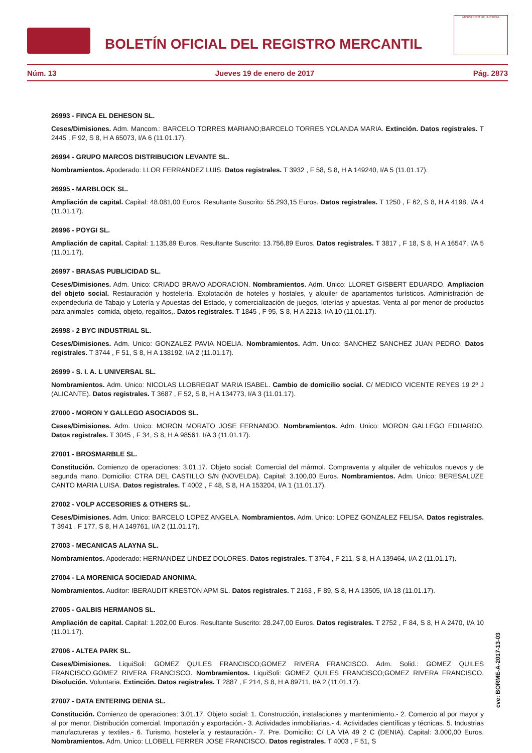BOLETÍN OFICIAL DEL REGISTRO MERCANTIL
MINISTERIO DE JUSTICIA
Núm. 13 Jueves 19 de enero de 2017 Pág. 2873
26993 - FINCA EL DEHESON SL.
Ceses/Dimisiones. Adm. Mancom.: BARCELO TORRES MARIANO;BARCELO TORRES YOLANDA MARIA. Extinción. Datos registrales. T 2445 , F 92, S 8, H A 65073, I/A 6 (11.01.17).
26994 - GRUPO MARCOS DISTRIBUCION LEVANTE SL.
Nombramientos. Apoderado: LLOR FERRANDEZ LUIS. Datos registrales. T 3932 , F 58, S 8, H A 149240, I/A 5 (11.01.17).
26995 - MARBLOCK SL.
Ampliación de capital. Capital: 48.081,00 Euros. Resultante Suscrito: 55.293,15 Euros. Datos registrales. T 1250 , F 62, S 8, H A 4198, I/A 4 (11.01.17).
26996 - POYGI SL.
Ampliación de capital. Capital: 1.135,89 Euros. Resultante Suscrito: 13.756,89 Euros. Datos registrales. T 3817 , F 18, S 8, H A 16547, I/A 5 (11.01.17).
26997 - BRASAS PUBLICIDAD SL.
Ceses/Dimisiones. Adm. Unico: CRIADO BRAVO ADORACION. Nombramientos. Adm. Unico: LLORET GISBERT EDUARDO. Ampliacion del objeto social. Restauración y hostelería. Explotación de hoteles y hostales, y alquiler de apartamentos turísticos. Administración de expendeduría de Tabajo y Lotería y Apuestas del Estado, y comercialización de juegos, loterías y apuestas. Venta al por menor de productos para animales -comida, objeto, regalitos,. Datos registrales. T 1845 , F 95, S 8, H A 2213, I/A 10 (11.01.17).
26998 - 2 BYC INDUSTRIAL SL.
Ceses/Dimisiones. Adm. Unico: GONZALEZ PAVIA NOELIA. Nombramientos. Adm. Unico: SANCHEZ SANCHEZ JUAN PEDRO. Datos registrales. T 3744 , F 51, S 8, H A 138192, I/A 2 (11.01.17).
26999 - S. I. A. L UNIVERSAL SL.
Nombramientos. Adm. Unico: NICOLAS LLOBREGAT MARIA ISABEL. Cambio de domicilio social. C/ MEDICO VICENTE REYES 19 2º J (ALICANTE). Datos registrales. T 3687 , F 52, S 8, H A 134773, I/A 3 (11.01.17).
27000 - MORON Y GALLEGO ASOCIADOS SL.
Ceses/Dimisiones. Adm. Unico: MORON MORATO JOSE FERNANDO. Nombramientos. Adm. Unico: MORON GALLEGO EDUARDO. Datos registrales. T 3045 , F 34, S 8, H A 98561, I/A 3 (11.01.17).
27001 - BROSMARBLE SL.
Constitución. Comienzo de operaciones: 3.01.17. Objeto social: Comercial del mármol. Compraventa y alquiler de vehículos nuevos y de segunda mano. Domicilio: CTRA DEL CASTILLO S/N (NOVELDA). Capital: 3.100,00 Euros. Nombramientos. Adm. Unico: BERESALUZE CANTO MARIA LUISA. Datos registrales. T 4002 , F 48, S 8, H A 153204, I/A 1 (11.01.17).
27002 - VOLP ACCESORIES & OTHERS SL.
Ceses/Dimisiones. Adm. Unico: BARCELO LOPEZ ANGELA. Nombramientos. Adm. Unico: LOPEZ GONZALEZ FELISA. Datos registrales. T 3941 , F 177, S 8, H A 149761, I/A 2 (11.01.17).
27003 - MECANICAS ALAYNA SL.
Nombramientos. Apoderado: HERNANDEZ LINDEZ DOLORES. Datos registrales. T 3764 , F 211, S 8, H A 139464, I/A 2 (11.01.17).
27004 - LA MORENICA SOCIEDAD ANONIMA.
Nombramientos. Auditor: IBERAUDIT KRESTON APM SL. Datos registrales. T 2163 , F 89, S 8, H A 13505, I/A 18 (11.01.17).
27005 - GALBIS HERMANOS SL.
Ampliación de capital. Capital: 1.202,00 Euros. Resultante Suscrito: 28.247,00 Euros. Datos registrales. T 2752 , F 84, S 8, H A 2470, I/A 10 (11.01.17).
27006 - ALTEA PARK SL.
Ceses/Dimisiones. LiquiSoli: GOMEZ QUILES FRANCISCO;GOMEZ RIVERA FRANCISCO. Adm. Solid.: GOMEZ QUILES FRANCISCO;GOMEZ RIVERA FRANCISCO. Nombramientos. LiquiSoli: GOMEZ QUILES FRANCISCO;GOMEZ RIVERA FRANCISCO. Disolución. Voluntaria. Extinción. Datos registrales. T 2887 , F 214, S 8, H A 89711, I/A 2 (11.01.17).
27007 - DATA ENTERING DENIA SL.
Constitución. Comienzo de operaciones: 3.01.17. Objeto social: 1. Construcción, instalaciones y mantenimiento.- 2. Comercio al por mayor y al por menor. Distribución comercial. Importación y exportación.- 3. Actividades inmobiliarias.- 4. Actividades científicas y técnicas. 5. Industrias manufactureras y textiles.- 6. Turismo, hostelería y restauración.- 7. Pre. Domicilio: C/ LA VIA 49 2 C (DENIA). Capital: 3.000,00 Euros. Nombramientos. Adm. Unico: LLOBELL FERRER JOSE FRANCISCO. Datos registrales. T 4003 , F 51, S
cve: BORME-A-2017-13-03